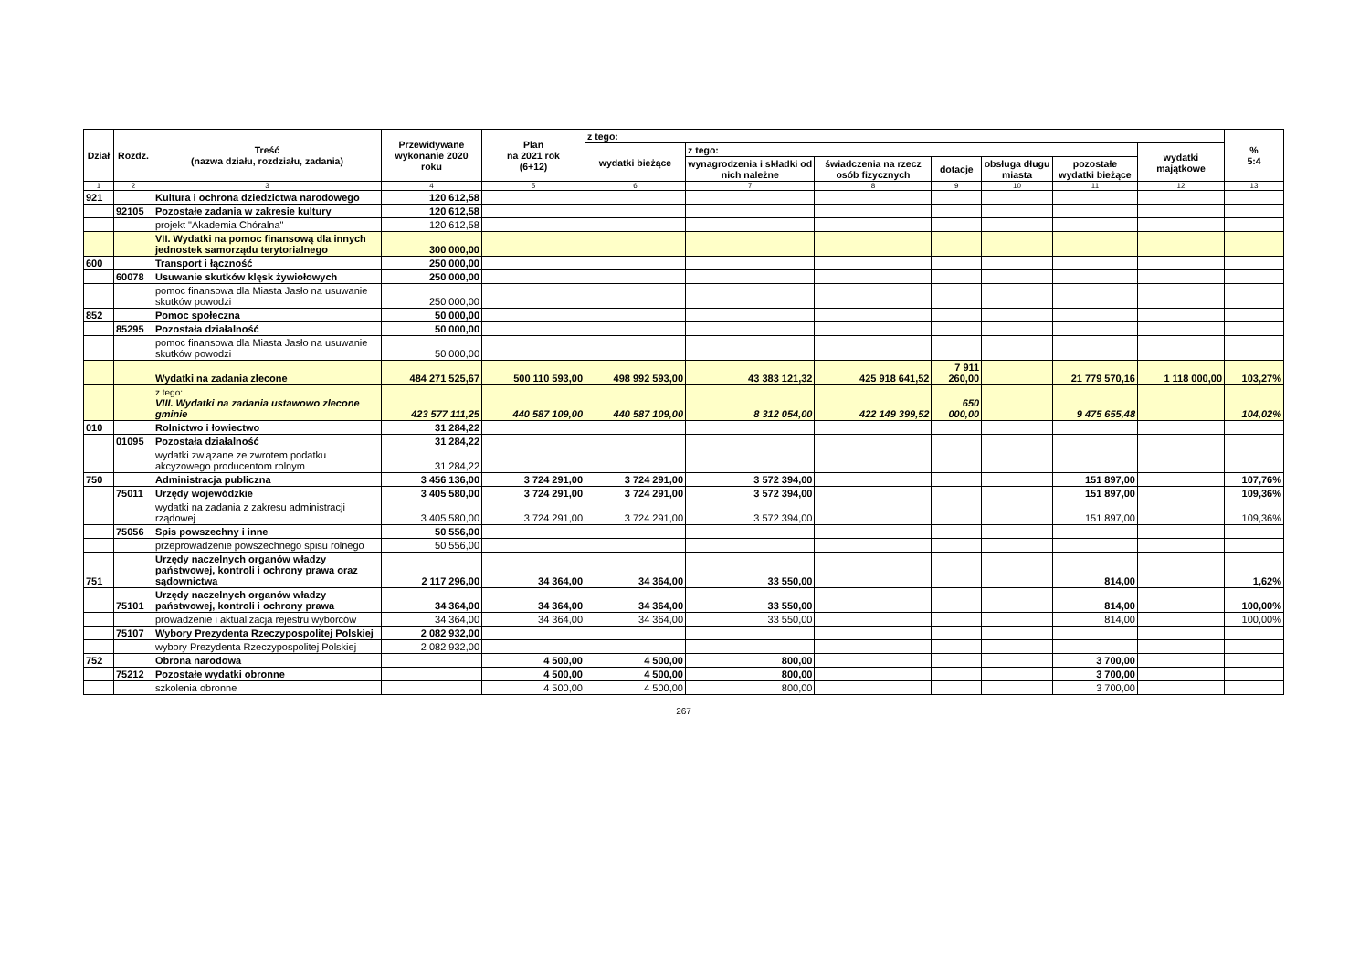| Dział | Rozdz. | Treść (nazwa działu, rozdziału, zadania) | Przewidywane wykonanie 2020 roku | Plan na 2021 rok (6+12) | z tego: | | | | | | | % 5:4 |
| --- | --- | --- | --- | --- | --- | --- | --- | --- | --- | --- | --- | --- |
| | | | | | wydatki bieżące | z tego: | | | | | wydatki majątkowe | |
| | | | | | | wynagrodzenia i składki od nich należne | świadczenia na rzecz osób fizycznych | dotacje | obsługa długu miasta | pozostałe wydatki bieżące | | |
| 1 | 2 | 3 | 4 | 5 | 6 | 7 | 8 | 9 | 10 | 11 | 12 | 13 |
| 921 | | Kultura i ochrona dziedzictwa narodowego | 120 612,58 | | | | | | | | | |
| | 92105 | Pozostałe zadania w zakresie kultury | 120 612,58 | | | | | | | | | |
| | | projekt "Akademia Chóralna" | 120 612,58 | | | | | | | | | |
| | | VII. Wydatki na pomoc finansową dla innych jednostek samorządu terytorialnego | 300 000,00 | | | | | | | | | |
| 600 | | Transport i łączność | 250 000,00 | | | | | | | | | |
| | 60078 | Usuwanie skutków klęsk żywiołowych | 250 000,00 | | | | | | | | | |
| | | pomoc finansowa dla Miasta Jasło na usuwanie skutków powodzi | 250 000,00 | | | | | | | | | |
| 852 | | Pomoc społeczna | 50 000,00 | | | | | | | | | |
| | 85295 | Pozostała działalność | 50 000,00 | | | | | | | | | |
| | | pomoc finansowa dla Miasta Jasło na usuwanie skutków powodzi | 50 000,00 | | | | | | | | | |
| | | Wydatki na zadania zlecone | 484 271 525,67 | 500 110 593,00 | 498 992 593,00 | 43 383 121,32 | 425 918 641,52 | 7 911 260,00 | | 21 779 570,16 | 1 118 000,00 | 103,27% |
| | | z tego: VIII. Wydatki na zadania ustawowo zlecone gminie | 423 577 111,25 | 440 587 109,00 | 440 587 109,00 | 8 312 054,00 | 422 149 399,52 | 650 000,00 | | 9 475 655,48 | | 104,02% |
| 010 | | Rolnictwo i łowiectwo | 31 284,22 | | | | | | | | | |
| | 01095 | Pozostała działalność | 31 284,22 | | | | | | | | | |
| | | wydatki związane ze zwrotem podatku akcyzowego producentom rolnym | 31 284,22 | | | | | | | | | |
| 750 | | Administracja publiczna | 3 456 136,00 | 3 724 291,00 | 3 724 291,00 | 3 572 394,00 | | | | 151 897,00 | | 107,76% |
| | 75011 | Urzędy wojewódzkie | 3 405 580,00 | 3 724 291,00 | 3 724 291,00 | 3 572 394,00 | | | | 151 897,00 | | 109,36% |
| | | wydatki na zadania z zakresu administracji rządowej | 3 405 580,00 | 3 724 291,00 | 3 724 291,00 | 3 572 394,00 | | | | 151 897,00 | | 109,36% |
| | 75056 | Spis powszechny i inne | 50 556,00 | | | | | | | | | |
| | | przeprowadzenie powszechnego spisu rolnego | 50 556,00 | | | | | | | | | |
| 751 | | Urzędy naczelnych organów władzy państwowej, kontroli i ochrony prawa oraz sądownictwa | 2 117 296,00 | 34 364,00 | 34 364,00 | 33 550,00 | | | | 814,00 | | 1,62% |
| | 75101 | Urzędy naczelnych organów władzy państwowej, kontroli i ochrony prawa | 34 364,00 | 34 364,00 | 34 364,00 | 33 550,00 | | | | 814,00 | | 100,00% |
| | | prowadzenie i aktualizacja rejestru wyborców | 34 364,00 | 34 364,00 | 34 364,00 | 33 550,00 | | | | 814,00 | | 100,00% |
| | 75107 | Wybory Prezydenta Rzeczypospolitej Polskiej | 2 082 932,00 | | | | | | | | | |
| | | wybory Prezydenta Rzeczypospolitej Polskiej | 2 082 932,00 | | | | | | | | | |
| 752 | | Obrona narodowa | | 4 500,00 | 4 500,00 | 800,00 | | | | 3 700,00 | | |
| | 75212 | Pozostałe wydatki obronne | | 4 500,00 | 4 500,00 | 800,00 | | | | 3 700,00 | | |
| | | szkolenia obronne | | 4 500,00 | 4 500,00 | 800,00 | | | | 3 700,00 | | |
267